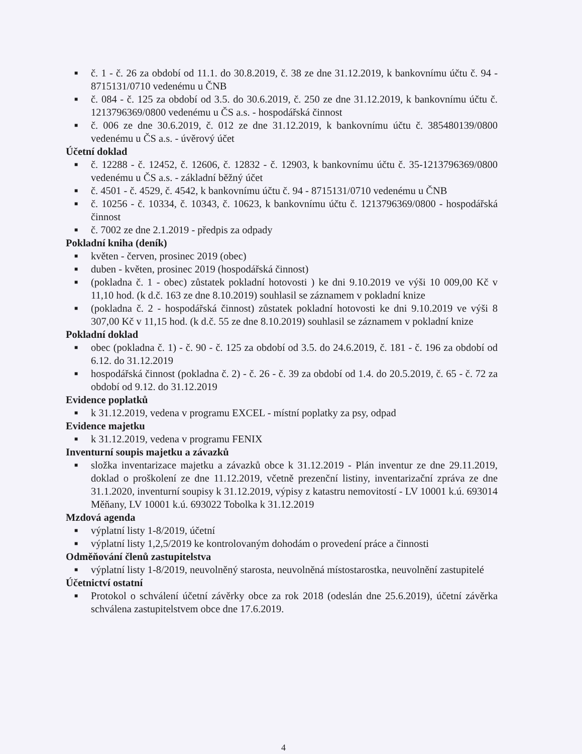■ č. 1 - č. 26 za období od 11.1. do 30.8.2019, č. 38 ze dne 31.12.2019, k bankovnímu účtu č. 94 - 8715131/0710 vedenému u ČNB
■ č. 084 - č. 125 za období od 3.5. do 30.6.2019, č. 250 ze dne 31.12.2019, k bankovnímu účtu č. 1213796369/0800 vedenému u ČS a.s. - hospodářská činnost
■ č. 006 ze dne 30.6.2019, č. 012 ze dne 31.12.2019, k bankovnímu účtu č. 385480139/0800 vedenému u ČS a.s. - úvěrový účet
Účetní doklad
■ č. 12288 - č. 12452, č. 12606, č. 12832 - č. 12903, k bankovnímu účtu č. 35-1213796369/0800 vedenému u ČS a.s. - základní běžný účet
■ č. 4501 - č. 4529, č. 4542, k bankovnímu účtu č. 94 - 8715131/0710 vedenému u ČNB
■ č. 10256 - č. 10334, č. 10343, č. 10623, k bankovnímu účtu č. 1213796369/0800 - hospodářská činnost
■ č. 7002 ze dne 2.1.2019 - předpis za odpady
Pokladní kniha (deník)
■ květen - červen, prosinec 2019 (obec)
■ duben - květen, prosinec 2019 (hospodářská činnost)
■ (pokladna č. 1 - obec) zůstatek pokladní hotovosti ) ke dni 9.10.2019 ve výši 10 009,00 Kč v 11,10 hod. (k d.č. 163 ze dne 8.10.2019) souhlasil se záznamem v pokladní knize
■ (pokladna č. 2 - hospodářská činnost) zůstatek pokladní hotovosti ke dni 9.10.2019 ve výši 8 307,00 Kč v 11,15 hod. (k d.č. 55 ze dne 8.10.2019) souhlasil se záznamem v pokladní knize
Pokladní doklad
■ obec (pokladna č. 1) - č. 90 - č. 125 za období od 3.5. do 24.6.2019, č. 181 - č. 196 za období od 6.12. do 31.12.2019
■ hospodářská činnost (pokladna č. 2) - č. 26 - č. 39 za období od 1.4. do 20.5.2019, č. 65 - č. 72 za období od 9.12. do 31.12.2019
Evidence poplatků
■ k 31.12.2019, vedena v programu EXCEL - místní poplatky za psy, odpad
Evidence majetku
■ k 31.12.2019, vedena v programu FENIX
Inventurní soupis majetku a závazků
■ složka inventarizace majetku a závazků obce k 31.12.2019 - Plán inventur ze dne 29.11.2019, doklad o proškolení ze dne 11.12.2019, včetně prezenční listiny, inventarizační zpráva ze dne 31.1.2020, inventurní soupisy k 31.12.2019, výpisy z katastru nemovitostí - LV 10001 k.ú. 693014 Měňany, LV 10001 k.ú. 693022 Tobolka k 31.12.2019
Mzdová agenda
■ výplatní listy 1-8/2019, účetní
■ výplatní listy 1,2,5/2019 ke kontrolovaným dohodám o provedení práce a činnosti
Odměňování členů zastupitelstva
■ výplatní listy 1-8/2019, neuvolněný starosta, neuvolněná místostarostka, neuvolnění zastupitelé
Účetnictví ostatní
■ Protokol o schválení účetní závěrky obce za rok 2018 (odeslán dne 25.6.2019), účetní závěrka schválena zastupitelstvem obce dne 17.6.2019.
4